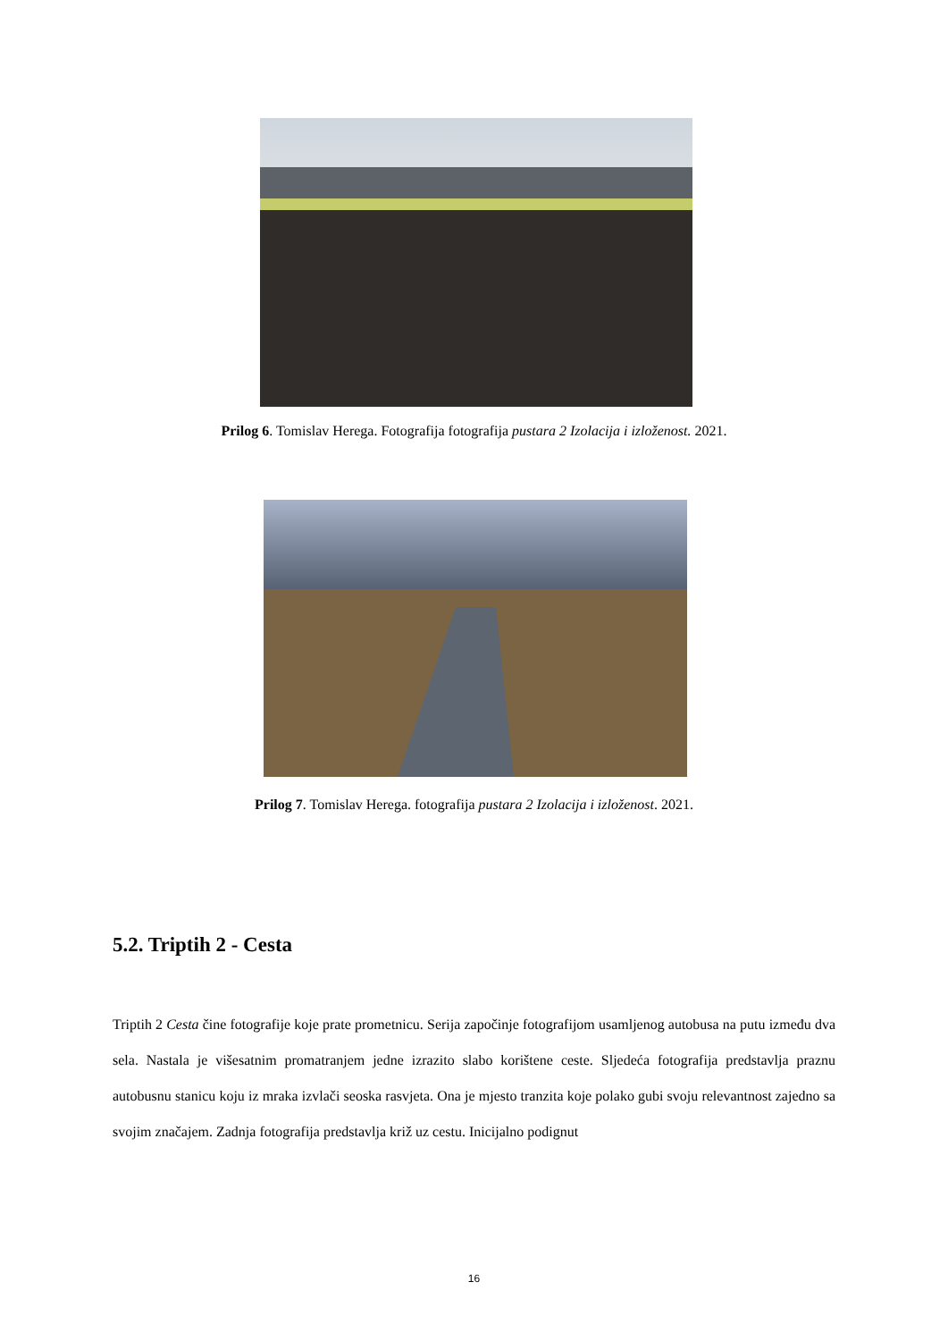Prilog 6. Tomislav Herega. Fotografija fotografija pustara 2 Izolacija i izloženost. 2021.
Prilog 7. Tomislav Herega. fotografija pustara 2 Izolacija i izloženost. 2021.
5.2. Triptih 2 - Cesta
Triptih 2 Cesta čine fotografije koje prate prometnicu. Serija započinje fotografijom usamljenog autobusa na putu između dva sela. Nastala je višesatnim promatranjem jedne izrazito slabo korištene ceste. Sljedeća fotografija predstavlja praznu autobusnu stanicu koju iz mraka izvlači seoska rasvjeta. Ona je mjesto tranzita koje polako gubi svoju relevantnost zajedno sa svojim značajem. Zadnja fotografija predstavlja križ uz cestu. Inicijalno podignut
16